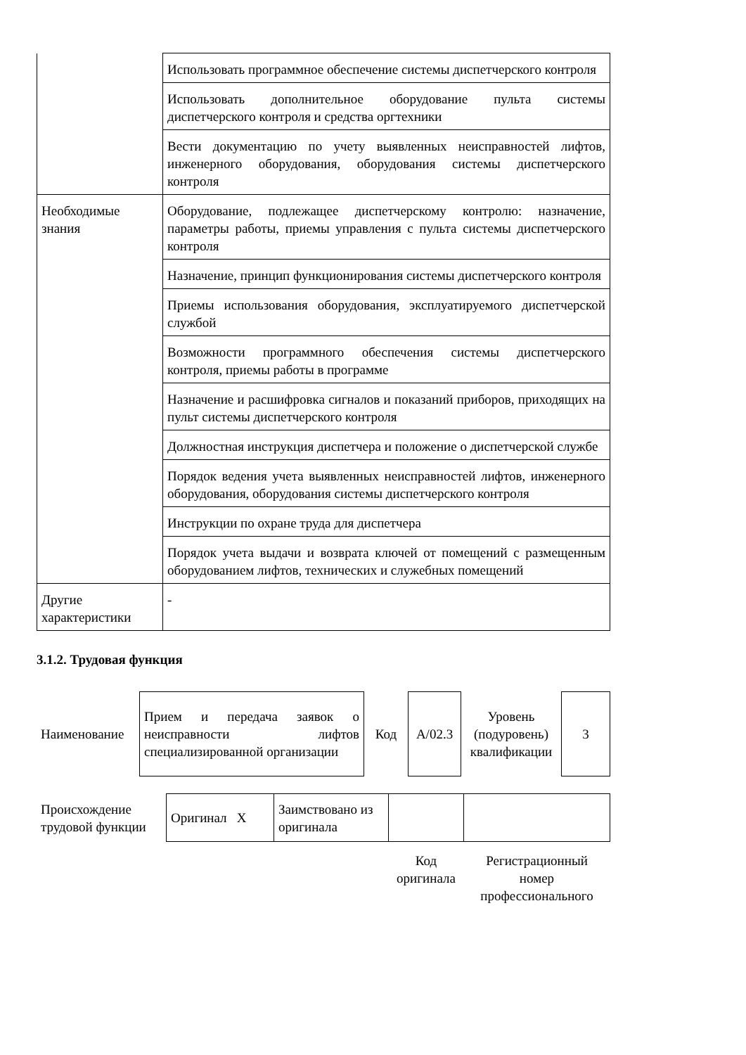| | Использовать программное обеспечение системы диспетчерского контроля |
| | Использовать дополнительное оборудование пульта системы диспетчерского контроля и средства оргтехники |
| | Вести документацию по учету выявленных неисправностей лифтов, инженерного оборудования, оборудования системы диспетчерского контроля |
| Необходимые знания | Оборудование, подлежащее диспетчерскому контролю: назначение, параметры работы, приемы управления с пульта системы диспетчерского контроля |
| | Назначение, принцип функционирования системы диспетчерского контроля |
| | Приемы использования оборудования, эксплуатируемого диспетчерской службой |
| | Возможности программного обеспечения системы диспетчерского контроля, приемы работы в программе |
| | Назначение и расшифровка сигналов и показаний приборов, приходящих на пульт системы диспетчерского контроля |
| | Должностная инструкция диспетчера и положение о диспетчерской службе |
| | Порядок ведения учета выявленных неисправностей лифтов, инженерного оборудования, оборудования системы диспетчерского контроля |
| | Инструкции по охране труда для диспетчера |
| | Порядок учета выдачи и возврата ключей от помещений с размещенным оборудованием лифтов, технических и служебных помещений |
| Другие характеристики | - |
3.1.2. Трудовая функция
| Наименование | Прием и передача заявок о неисправности лифтов специализированной организации | Код | A/02.3 | Уровень (подуровень) квалификации | 3 |
| Происхождение трудовой функции | Оригинал X | Заимствовано из оригинала | | |
| | | | Код оригинала | Регистрационный номер профессионального |